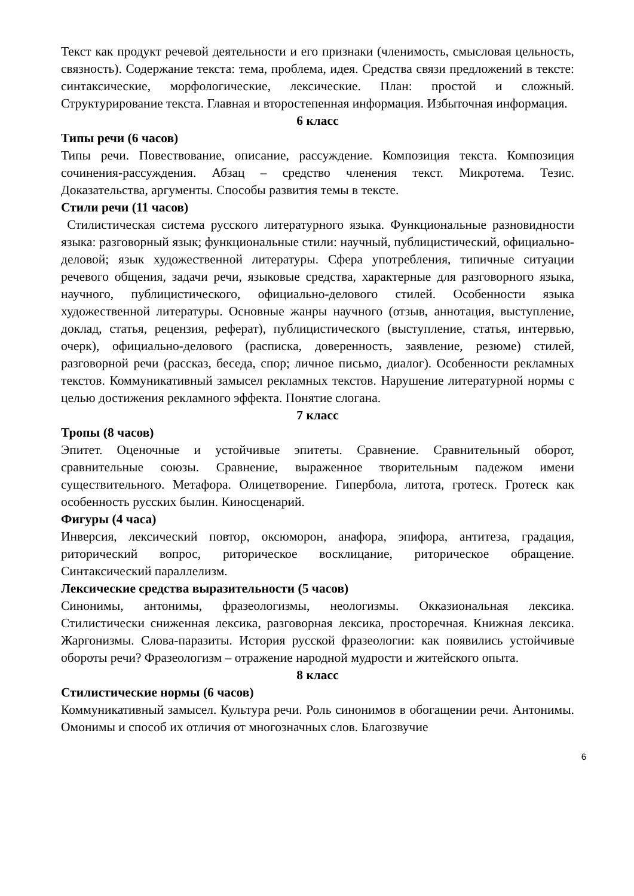Текст как продукт речевой деятельности и его признаки (членимость, смысловая цельность, связность). Содержание текста: тема, проблема, идея. Средства связи предложений в тексте: синтаксические, морфологические, лексические. План: простой и сложный. Структурирование текста. Главная и второстепенная информация. Избыточная информация.
6 класс
Типы речи (6 часов)
Типы речи. Повествование, описание, рассуждение. Композиция текста. Композиция сочинения-рассуждения. Абзац – средство членения текст. Микротема. Тезис. Доказательства, аргументы. Способы развития темы в тексте.
Стили речи (11 часов)
Стилистическая система русского литературного языка. Функциональные разновидности языка: разговорный язык; функциональные стили: научный, публицистический, официально-деловой; язык художественной литературы. Сфера употребления, типичные ситуации речевого общения, задачи речи, языковые средства, характерные для разговорного языка, научного, публицистического, официально-делового стилей. Особенности языка художественной литературы. Основные жанры научного (отзыв, аннотация, выступление, доклад, статья, рецензия, реферат), публицистического (выступление, статья, интервью, очерк), официально-делового (расписка, доверенность, заявление, резюме) стилей, разговорной речи (рассказ, беседа, спор; личное письмо, диалог). Особенности рекламных текстов. Коммуникативный замысел рекламных текстов. Нарушение литературной нормы с целью достижения рекламного эффекта. Понятие слогана.
7 класс
Тропы (8 часов)
Эпитет. Оценочные и устойчивые эпитеты. Сравнение. Сравнительный оборот, сравнительные союзы. Сравнение, выраженное творительным падежом имени существительного. Метафора. Олицетворение. Гипербола, литота, гротеск. Гротеск как особенность русских былин. Киносценарий.
Фигуры (4 часа)
Инверсия, лексический повтор, оксюморон, анафора, эпифора, антитеза, градация, риторический вопрос, риторическое восклицание, риторическое обращение. Синтаксический параллелизм.
Лексические средства выразительности (5 часов)
Синонимы, антонимы, фразеологизмы, неологизмы. Окказиональная лексика. Стилистически сниженная лексика, разговорная лексика, просторечная. Книжная лексика. Жаргонизмы. Слова-паразиты. История русской фразеологии: как появились устойчивые обороты речи? Фразеологизм – отражение народной мудрости и житейского опыта.
8 класс
Стилистические нормы (6 часов)
Коммуникативный замысел. Культура речи. Роль синонимов в обогащении речи. Антонимы. Омонимы и способ их отличия от многозначных слов. Благозвучие
6